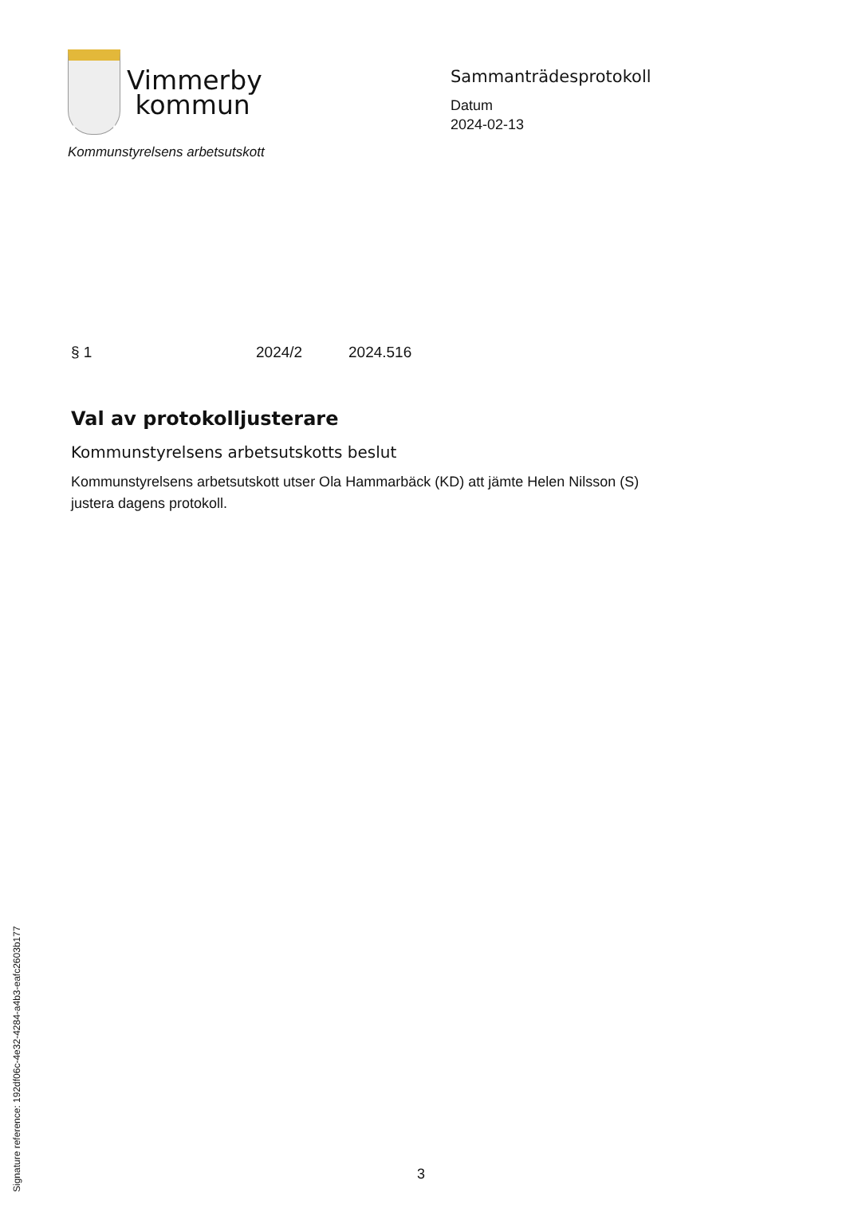Vimmerby
kommun
Kommunstyrelsens arbetsutskott
Sammanträdesprotokoll
Datum
2024-02-13
§ 1 2024/2 2024.516
Val av protokolljusterare
Kommunstyrelsens arbetsutskotts beslut
Kommunstyrelsens arbetsutskott utser Ola Hammarbäck (KD) att jämte Helen Nilsson (S) justera dagens protokoll.
Signature reference: 192df06c-4e32-4284-a4b3-eafc2603b177
3